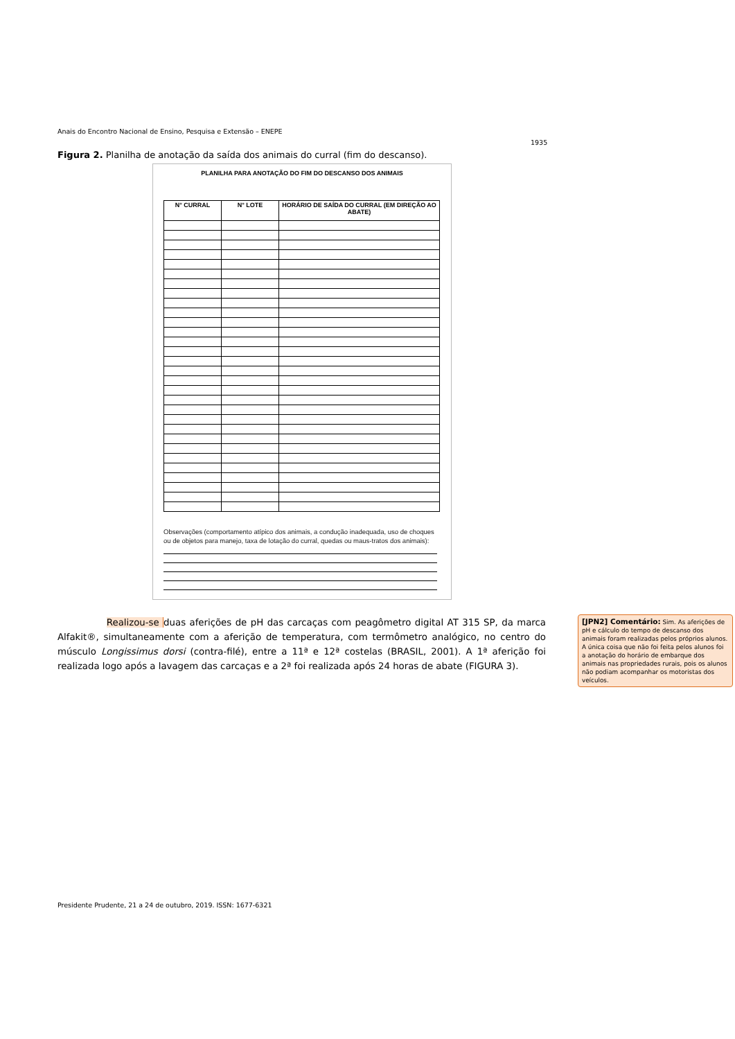Anais do Encontro Nacional de Ensino, Pesquisa e Extensão – ENEPE
1935
Figura 2. Planilha de anotação da saída dos animais do curral (fim do descanso).
PLANILHA PARA ANOTAÇÃO DO FIM DO DESCANSO DOS ANIMAIS
| N° CURRAL | N° LOTE | HORÁRIO DE SAÍDA DO CURRAL (EM DIREÇÃO AO ABATE) |
| --- | --- | --- |
Observações (comportamento atípico dos animais, a condução inadequada, uso de choques ou de objetos para manejo, taxa de lotação do curral, quedas ou maus-tratos dos animais):
Realizou-se duas aferições de pH das carcaças com peagômetro digital AT 315 SP, da marca Alfakit®, simultaneamente com a aferição de temperatura, com termômetro analógico, no centro do músculo Longissimus dorsi (contra-filé), entre a 11ª e 12ª costelas (BRASIL, 2001). A 1ª aferição foi realizada logo após a lavagem das carcaças e a 2ª foi realizada após 24 horas de abate (FIGURA 3).
[JPN2] Comentário: Sim. As aferições de pH e cálculo do tempo de descanso dos animais foram realizadas pelos próprios alunos. A única coisa que não foi feita pelos alunos foi a anotação do horário de embarque dos animais nas propriedades rurais, pois os alunos não podiam acompanhar os motoristas dos veículos.
Presidente Prudente, 21 a 24 de outubro, 2019. ISSN: 1677-6321